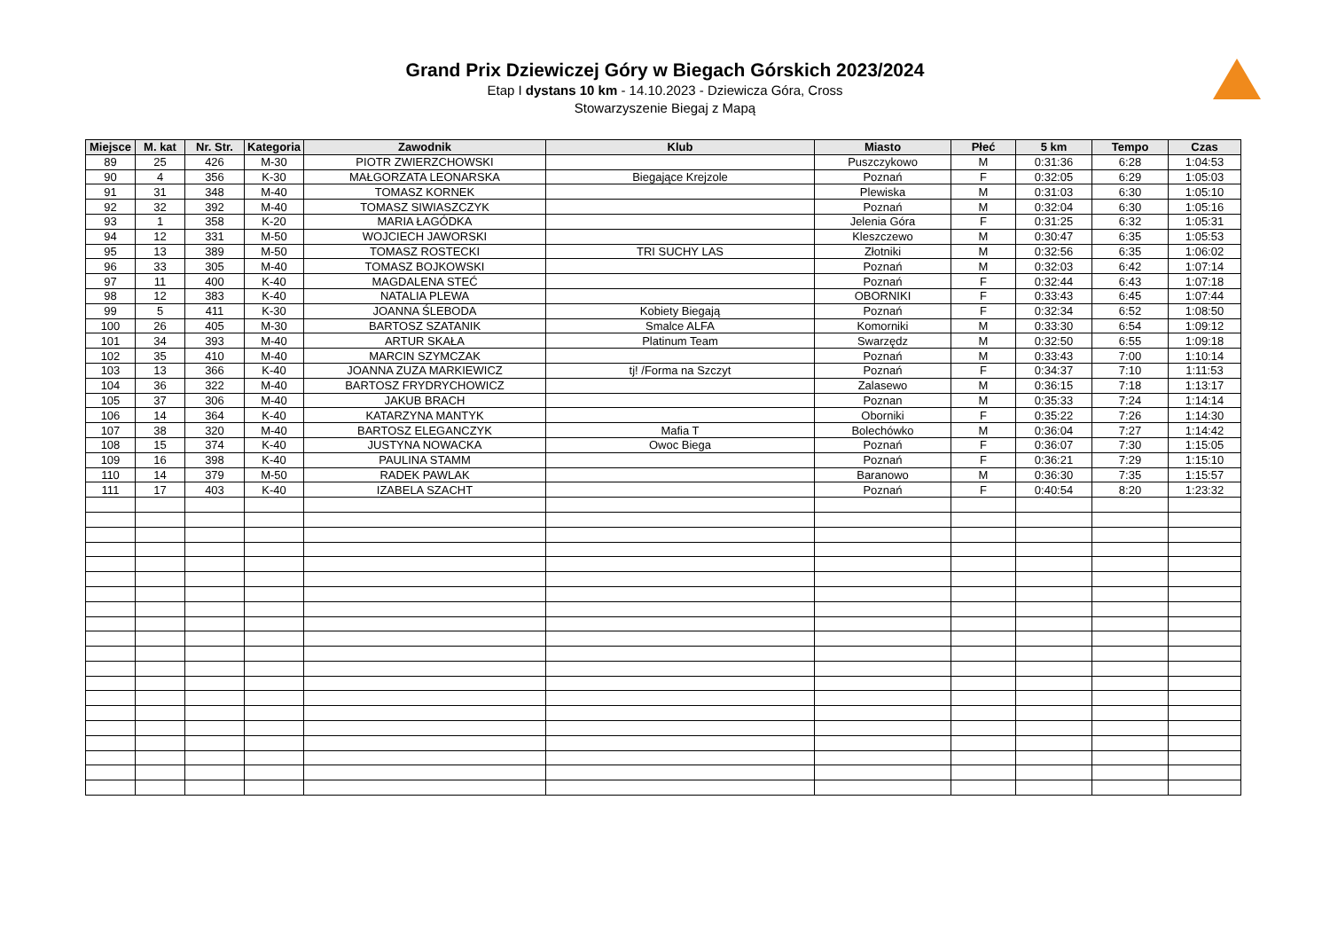Grand Prix Dziewiczej Góry w Biegach Górskich 2023/2024
Etap I dystans 10 km - 14.10.2023 - Dziewicza Góra, Cross
Stowarzyszenie Biegaj z Mapą
| Miejsce | M. kat | Nr. Str. | Kategoria | Zawodnik | Klub | Miasto | Płeć | 5 km | Tempo | Czas |
| --- | --- | --- | --- | --- | --- | --- | --- | --- | --- | --- |
| 89 | 25 | 426 | M-30 | PIOTR ZWIERZCHOWSKI | | Puszczykowo | M | 0:31:36 | 6:28 | 1:04:53 |
| 90 | 4 | 356 | K-30 | MAŁGORZATA LEONARSKA | Biegające Krejzole | Poznań | F | 0:32:05 | 6:29 | 1:05:03 |
| 91 | 31 | 348 | M-40 | TOMASZ KORNEK | | Plewiska | M | 0:31:03 | 6:30 | 1:05:10 |
| 92 | 32 | 392 | M-40 | TOMASZ SIWIASZCZYK | | Poznań | M | 0:32:04 | 6:30 | 1:05:16 |
| 93 | 1 | 358 | K-20 | MARIA ŁAGÓDKA | | Jelenia Góra | F | 0:31:25 | 6:32 | 1:05:31 |
| 94 | 12 | 331 | M-50 | WOJCIECH JAWORSKI | | Kleszczewo | M | 0:30:47 | 6:35 | 1:05:53 |
| 95 | 13 | 389 | M-50 | TOMASZ ROSTECKI | TRI SUCHY LAS | Złotniki | M | 0:32:56 | 6:35 | 1:06:02 |
| 96 | 33 | 305 | M-40 | TOMASZ BOJKOWSKI | | Poznań | M | 0:32:03 | 6:42 | 1:07:14 |
| 97 | 11 | 400 | K-40 | MAGDALENA STEĆ | | Poznań | F | 0:32:44 | 6:43 | 1:07:18 |
| 98 | 12 | 383 | K-40 | NATALIA PLEWA | | OBORNIKI | F | 0:33:43 | 6:45 | 1:07:44 |
| 99 | 5 | 411 | K-30 | JOANNA ŚLEBODA | Kobiety Biegają | Poznań | F | 0:32:34 | 6:52 | 1:08:50 |
| 100 | 26 | 405 | M-30 | BARTOSZ SZATANIK | Smalce ALFA | Komorniki | M | 0:33:30 | 6:54 | 1:09:12 |
| 101 | 34 | 393 | M-40 | ARTUR SKAŁA | Platinum Team | Swarzędz | M | 0:32:50 | 6:55 | 1:09:18 |
| 102 | 35 | 410 | M-40 | MARCIN SZYMCZAK | | Poznań | M | 0:33:43 | 7:00 | 1:10:14 |
| 103 | 13 | 366 | K-40 | JOANNA ZUZA MARKIEWICZ | tj! /Forma na Szczyt | Poznań | F | 0:34:37 | 7:10 | 1:11:53 |
| 104 | 36 | 322 | M-40 | BARTOSZ FRYDRYCHOWICZ | | Zalasewo | M | 0:36:15 | 7:18 | 1:13:17 |
| 105 | 37 | 306 | M-40 | JAKUB BRACH | | Poznan | M | 0:35:33 | 7:24 | 1:14:14 |
| 106 | 14 | 364 | K-40 | KATARZYNA MANTYK | | Oborniki | F | 0:35:22 | 7:26 | 1:14:30 |
| 107 | 38 | 320 | M-40 | BARTOSZ ELEGANCZYK | Mafia T | Bolechówko | M | 0:36:04 | 7:27 | 1:14:42 |
| 108 | 15 | 374 | K-40 | JUSTYNA NOWACKA | Owoc Biega | Poznań | F | 0:36:07 | 7:30 | 1:15:05 |
| 109 | 16 | 398 | K-40 | PAULINA STAMM | | Poznań | F | 0:36:21 | 7:29 | 1:15:10 |
| 110 | 14 | 379 | M-50 | RADEK PAWLAK | | Baranowo | M | 0:36:30 | 7:35 | 1:15:57 |
| 111 | 17 | 403 | K-40 | IZABELA SZACHT | | Poznań | F | 0:40:54 | 8:20 | 1:23:32 |